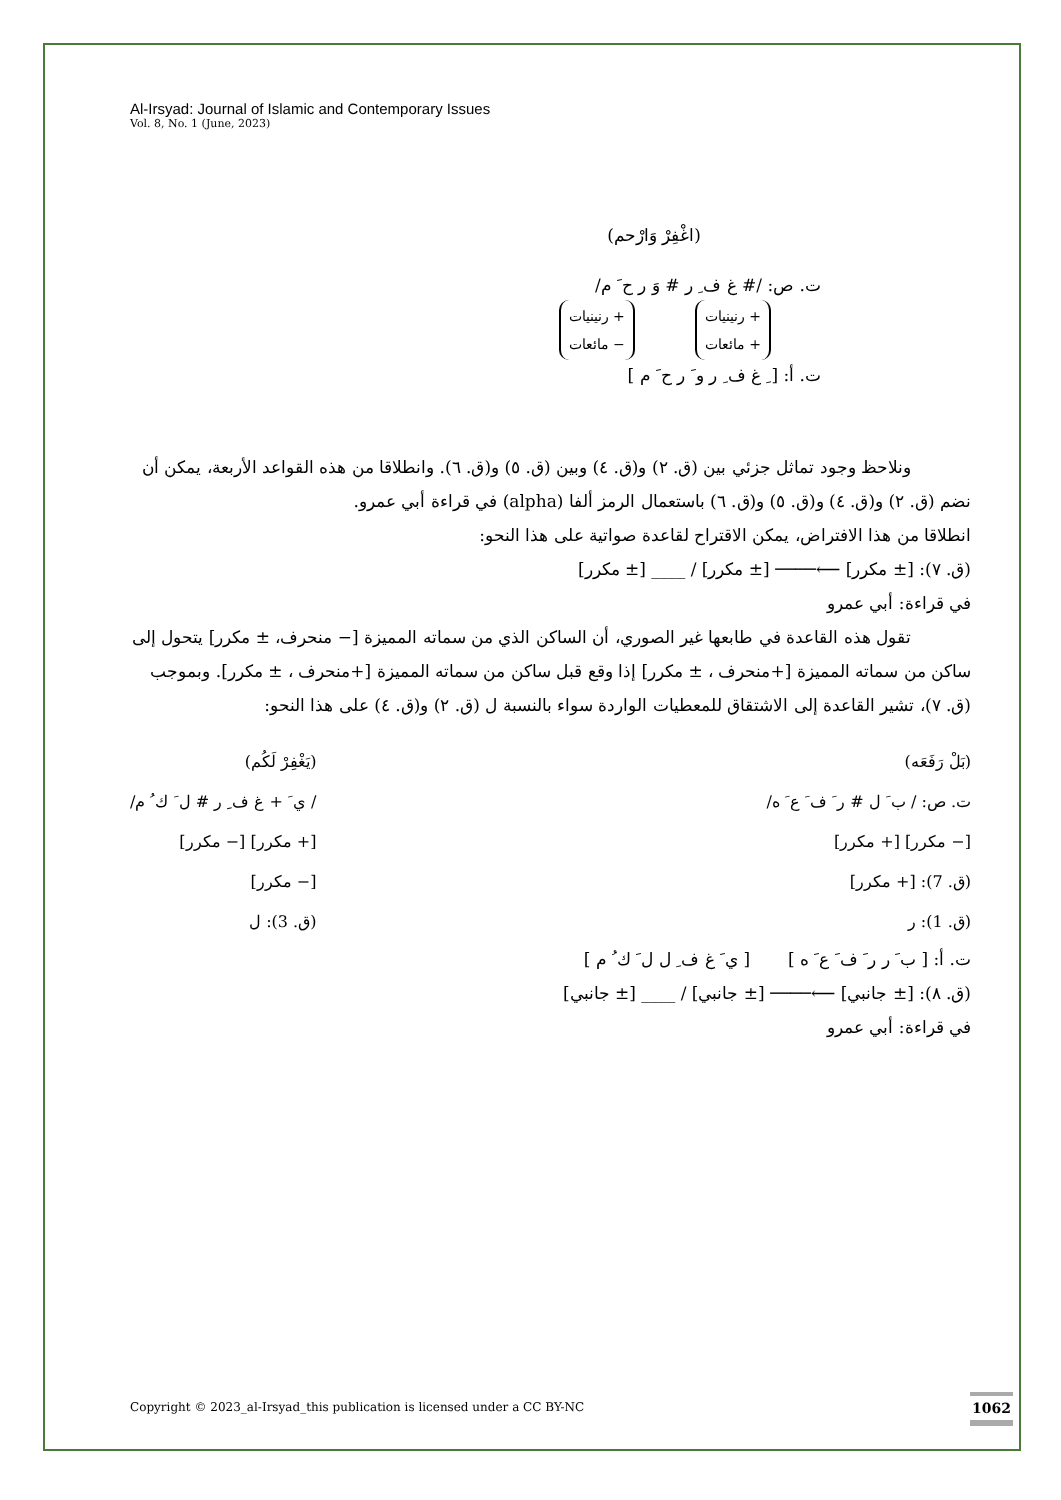Al-Irsyad: Journal of Islamic and Contemporary Issues
Vol. 8, No. 1 (June, 2023)
(اغْفِرْ وَارْحم)
ت. ص: /# غ ف ِ ر # وَ ر ح َ م/
+ رنينيات
+ مائعات + رنينيات
− مائعات
ت. أ: [ ِ غ ف ِ ر و َ ر ح َ م ]
ونلاحظ وجود تماثل جزئي بين (ق. ٢) و(ق. ٤) وبين (ق. ٥) و(ق. ٦). وانطلاقا من هذه القواعد الأربعة، يمكن أن نضم (ق. ٢) و(ق. ٤) و(ق. ٥) و(ق. ٦) باستعمال الرمز ألفا (alpha) في قراءة أبي عمرو.
انطلاقا من هذا الافتراض، يمكن الاقتراح لقاعدة صواتية على هذا النحو:
(ق. ٧): [± مكرر] ⟵──── [± مكرر] / ____ [± مكرر]
في قراءة: أبي عمرو
تقول هذه القاعدة في طابعها غير الصوري، أن الساكن الذي من سماته المميزة [− منحرف، ± مكرر] يتحول إلى ساكن من سماته المميزة [+منحرف ، ± مكرر] إذا وقع قبل ساكن من سماته المميزة [+منحرف ، ± مكرر]. وبموجب (ق. ٧)، تشير القاعدة إلى الاشتقاق للمعطيات الواردة سواء بالنسبة ل (ق. ٢) و(ق. ٤) على هذا النحو:
(بَلْ رَفَعَه)
ت. ص: / ب َ ل # ر َ ف َ ع َ ه/
[− مكرر] [+ مكرر]
(ق. 7): [+ مكرر]
(ق. 1): ر
(يَغْفِرْ لَكُم)
/ ي َ + غ ف ِ ر # ل َ ك ُ م/
[+ مكرر] [− مكرر]
[− مكرر]
(ق. 3): ل
ت. أ: [ ب َ ر ر َ ف َ ع َ ه ] [ ي َ غ ف ِ ل ل َ ك ُ م ]
(ق. ٨): [± جانبي] ⟵──── [± جانبي] / ____ [± جانبي]
في قراءة: أبي عمرو
Copyright © 2023_al-Irsyad_this publication is licensed under a CC BY-NC
1062